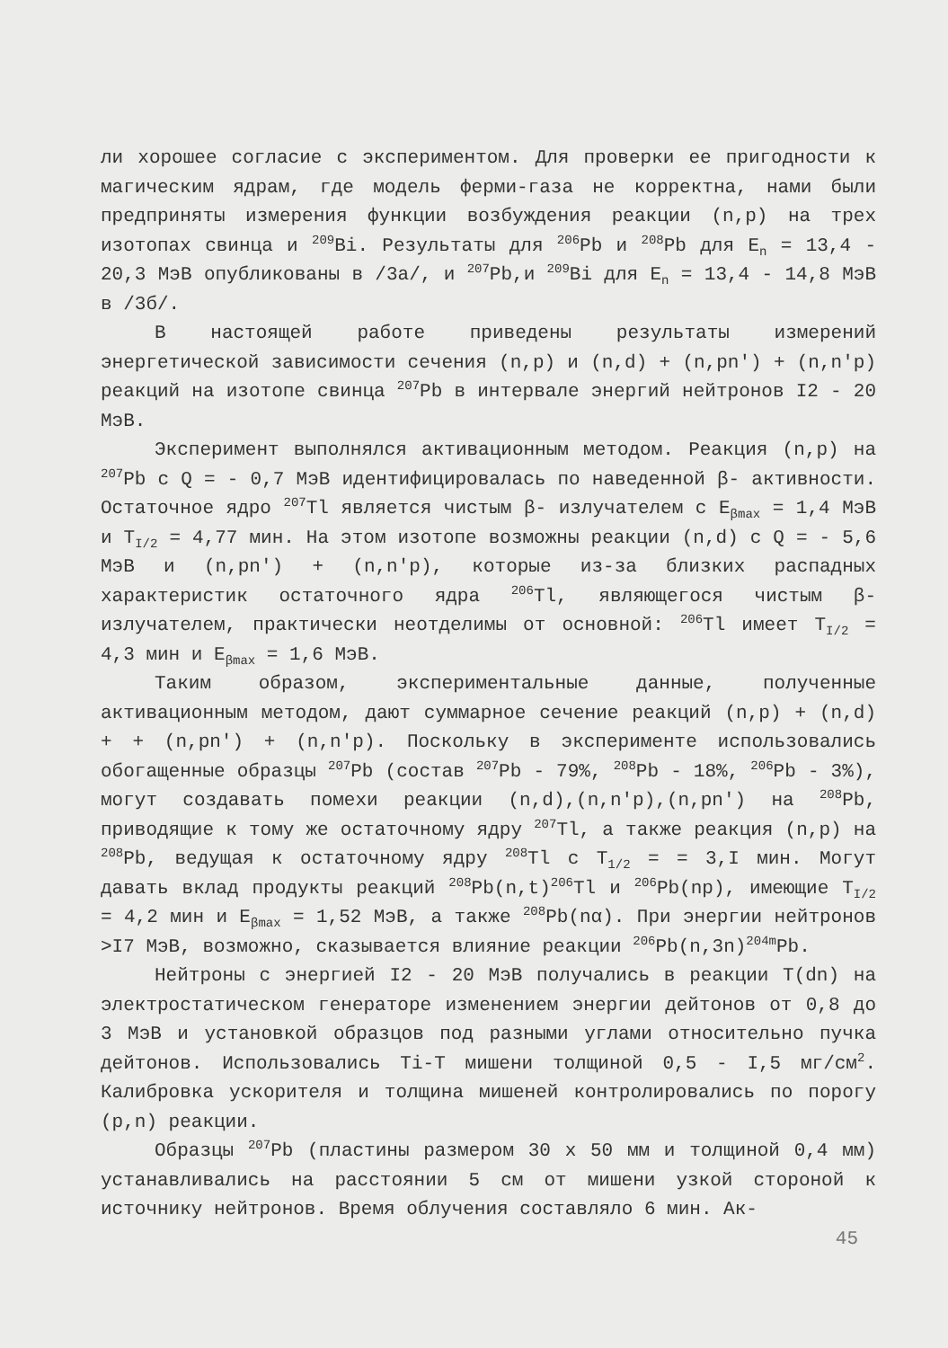ли хорошее согласие с экспериментом. Для проверки ее пригодности к магическим ядрам, где модель ферми-газа не корректна, нами были предприняты измерения функции возбуждения реакции (n,p) на трех изотопах свинца и <sup>209</sup>Bi. Результаты для <sup>206</sup>Pb и <sup>208</sup>Pb для E<sub>n</sub> = 13,4 - 20,3 МэВ опубликованы в /3а/, и <sup>207</sup>Pb,и <sup>209</sup>Bi для E<sub>n</sub> = 13,4 - 14,8 МэВ в /3б/.
В настоящей работе приведены результаты измерений энергетической зависимости сечения (n,p) и (n,d) + (n,pn') + (n,n'p) реакций на изотопе свинца <sup>207</sup>Pb в интервале энергий нейтронов I2 - 20 МэВ.
Эксперимент выполнялся активационным методом. Реакция (n,p) на <sup>207</sup>Pb с Q = - 0,7 МэВ идентифицировалась по наведенной β- активности. Остаточное ядро <sup>207</sup>Tl является чистым β- излучателем с E<sub>βmax</sub> = 1,4 МэВ и T<sub>I/2</sub> = 4,77 мин. На этом изотопе возможны реакции (n,d) с Q = - 5,6 МэВ и (n,pn') + (n,n'p), которые из-за близких распадных характеристик остаточного ядра <sup>206</sup>Tl, являющегося чистым β- излучателем, практически неотделимы от основной: <sup>206</sup>Tl имеет T<sub>I/2</sub> = 4,3 мин и E<sub>βmax</sub> = 1,6 МэВ.
Таким образом, экспериментальные данные, полученные активационным методом, дают суммарное сечение реакций (n,p) + (n,d) + + (n,pn') + (n,n'p). Поскольку в эксперименте использовались обогащенные образцы <sup>207</sup>Pb (состав <sup>207</sup>Pb - 79%, <sup>208</sup>Pb - 18%, <sup>206</sup>Pb - 3%), могут создавать помехи реакции (n,d),(n,n'p),(n,pn') на <sup>208</sup>Pb, приводящие к тому же остаточному ядру <sup>207</sup>Tl, а также реакция (n,p) на <sup>208</sup>Pb, ведущая к остаточному ядру <sup>208</sup>Tl с T<sub>1/2</sub> = = 3,I мин. Могут давать вклад продукты реакций <sup>208</sup>Pb(n,t)<sup>206</sup>Tl и <sup>206</sup>Pb(np), имеющие T<sub>I/2</sub> = 4,2 мин и E<sub>βmax</sub> = 1,52 МэВ, а также <sup>208</sup>Pb(nα). При энергии нейтронов >I7 МэВ, возможно, сказывается влияние реакции <sup>206</sup>Pb(n,3n)<sup>204m</sup>Pb.
Нейтроны с энергией I2 - 20 МэВ получались в реакции T(dn) на электростатическом генераторе изменением энергии дейтонов от 0,8 до 3 МэВ и установкой образцов под разными углами относительно пучка дейтонов. Использовались Ti-T мишени толщиной 0,5 - I,5 мг/см<sup>2</sup>. Калибровка ускорителя и толщина мишеней контролировались по порогу (p,n) реакции.
Образцы <sup>207</sup>Pb (пластины размером 30 х 50 мм и толщиной 0,4 мм) устанавливались на расстоянии 5 см от мишени узкой стороной к источнику нейтронов. Время облучения составляло 6 мин. Ак-
45